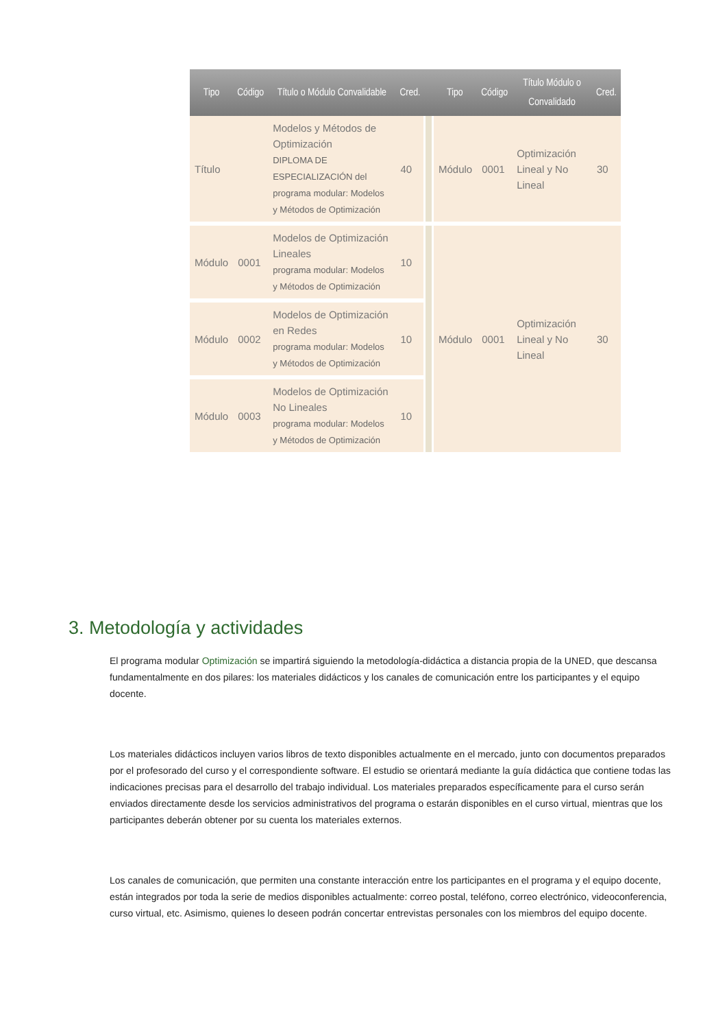| Tipo | Código | Título o Módulo Convalidable | Cred. | | Tipo | Código | Título Módulo o Convalidado | Cred. |
| --- | --- | --- | --- | --- | --- | --- | --- | --- |
| Título | | Modelos y Métodos de Optimización DIPLOMA DE ESPECIALIZACIÓN del programa modular: Modelos y Métodos de Optimización | 40 | | Módulo | 0001 | Optimización Lineal y No Lineal | 30 |
| Módulo | 0001 | Modelos de Optimización Lineales programa modular: Modelos y Métodos de Optimización | 10 | | Módulo | 0001 | Optimización Lineal y No Lineal | 30 |
| Módulo | 0002 | Modelos de Optimización en Redes programa modular: Modelos y Métodos de Optimización | 10 | | | | | |
| Módulo | 0003 | Modelos de Optimización No Lineales programa modular: Modelos y Métodos de Optimización | 10 | | | | | |
3. Metodología y actividades
El programa modular Optimización se impartirá siguiendo la metodología-didáctica a distancia propia de la UNED, que descansa fundamentalmente en dos pilares: los materiales didácticos y los canales de comunicación entre los participantes y el equipo docente.
Los materiales didácticos incluyen varios libros de texto disponibles actualmente en el mercado, junto con documentos preparados por el profesorado del curso y el correspondiente software. El estudio se orientará mediante la guía didáctica que contiene todas las indicaciones precisas para el desarrollo del trabajo individual. Los materiales preparados específicamente para el curso serán enviados directamente desde los servicios administrativos del programa o estarán disponibles en el curso virtual, mientras que los participantes deberán obtener por su cuenta los materiales externos.
Los canales de comunicación, que permiten una constante interacción entre los participantes en el programa y el equipo docente, están integrados por toda la serie de medios disponibles actualmente: correo postal, teléfono, correo electrónico, videoconferencia, curso virtual, etc. Asimismo, quienes lo deseen podrán concertar entrevistas personales con los miembros del equipo docente.